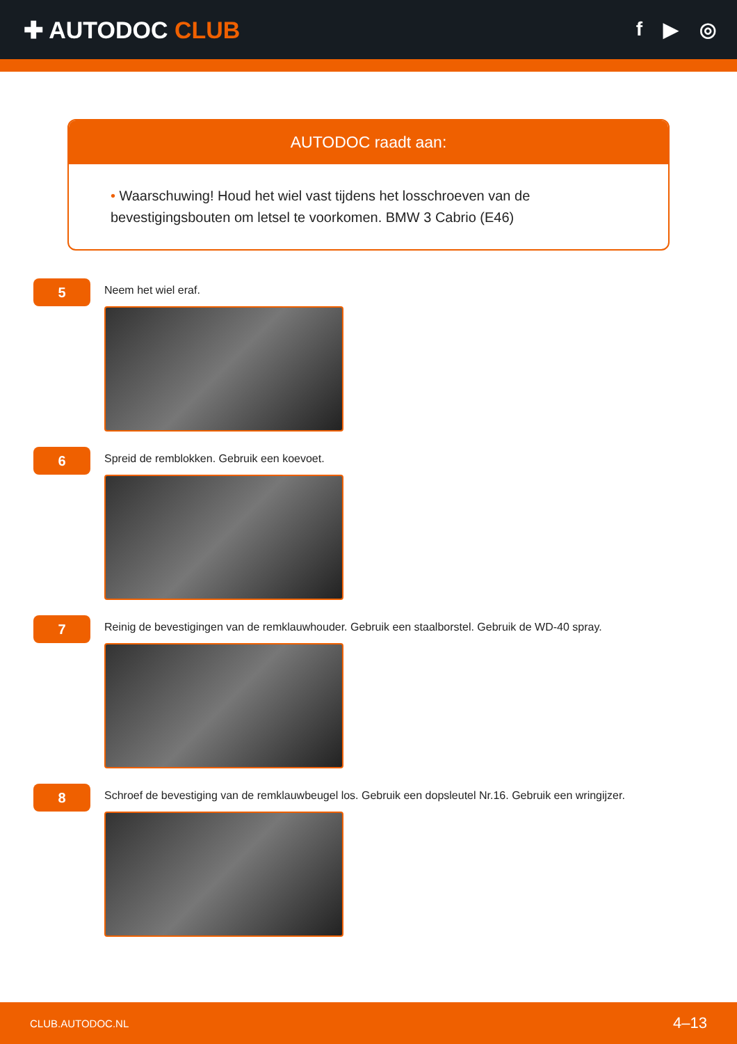✚ AUTODOC CLUB
f ▶ ◎
AUTODOC raadt aan:
• Waarschuwing! Houd het wiel vast tijdens het losschroeven van de bevestigingsbouten om letsel te voorkomen. BMW 3 Cabrio (E46)
5
Neem het wiel eraf.
6
Spreid de remblokken. Gebruik een koevoet.
7
Reinig de bevestigingen van de remklauwhouder. Gebruik een staalborstel. Gebruik de WD-40 spray.
8
Schroef de bevestiging van de remklauwbeugel los. Gebruik een dopsleutel Nr.16. Gebruik een wringijzer.
CLUB.AUTODOC.NL 4–13